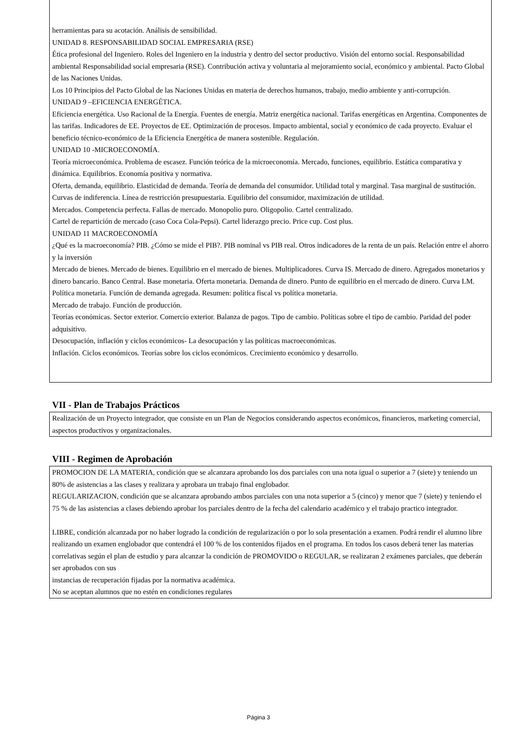herramientas para su acotación. Análisis de sensibilidad.
UNIDAD 8. RESPONSABILIDAD SOCIAL EMPRESARIA (RSE)
Ética profesional del Ingeniero. Roles del Ingeniero en la industria y dentro del sector productivo. Visión del entorno social. Responsabilidad ambiental Responsabilidad social empresaria (RSE). Contribución activa y voluntaria al mejoramiento social, económico y ambiental. Pacto Global de las Naciones Unidas.
Los 10 Principios del Pacto Global de las Naciones Unidas en materia de derechos humanos, trabajo, medio ambiente y anti-corrupción.
UNIDAD 9 –EFICIENCIA ENERGÉTICA.
Eficiencia energética. Uso Racional de la Energía. Fuentes de energía. Matriz energética nacional. Tarifas energéticas en Argentina. Componentes de las tarifas. Indicadores de EE. Proyectos de EE. Optimización de procesos. Impacto ambiental, social y económico de cada proyecto. Evaluar el beneficio técnico-económico de la Eficiencia Energética de manera sostenible. Regulación.
UNIDAD 10 -MICROECONOMÍA.
Teoría microeconómica. Problema de escasez. Función teórica de la microeconomía. Mercado, funciones, equilibrio. Estática comparativa y dinámica. Equilibrios. Economía positiva y normativa.
Oferta, demanda, equilibrio. Elasticidad de demanda. Teoría de demanda del consumidor. Utilidad total y marginal. Tasa marginal de sustitución. Curvas de indiferencia. Línea de restricción presupuestaria. Equilibrio del consumidor, maximización de utilidad.
Mercados. Competencia perfecta. Fallas de mercado. Monopolio puro. Oligopolio. Cartel centralizado.
Cartel de repartición de mercado (caso Coca Cola-Pepsi). Cartel liderazgo precio. Price cup. Cost plus.
UNIDAD 11 MACROECONOMÍA
¿Qué es la macroeconomía? PIB. ¿Cómo se mide el PIB?. PIB nominal vs PIB real. Otros indicadores de la renta de un país. Relación entre el ahorro y la inversión
Mercado de bienes. Mercado de bienes. Equilibrio en el mercado de bienes. Multiplicadores. Curva IS. Mercado de dinero. Agregados monetarios y dinero bancario. Banco Central. Base monetaria. Oferta monetaria. Demanda de dinero. Punto de equilibrio en el mercado de dinero. Curva LM. Política monetaria. Función de demanda agregada. Resumen: política fiscal vs política monetaria.
Mercado de trabajo. Función de producción.
Teorías económicas. Sector exterior. Comercio exterior. Balanza de pagos. Tipo de cambio. Políticas sobre el tipo de cambio. Paridad del poder adquisitivo.
Desocupación, inflación y ciclos económicos- La desocupación y las políticas macroeconómicas.
Inflación. Ciclos económicos. Teorías sobre los ciclos económicos. Crecimiento económico y desarrollo.
VII - Plan de Trabajos Prácticos
Realización de un Proyecto integrador, que consiste en un Plan de Negocios considerando aspectos económicos, financieros, marketing comercial, aspectos productivos y organizacionales.
VIII - Regimen de Aprobación
PROMOCION DE LA MATERIA, condición que se alcanzara aprobando los dos parciales con una nota igual o superior a 7 (siete) y teniendo un 80% de asistencias a las clases y realizara y aprobara un trabajo final englobador.
REGULARIZACION, condición que se alcanzara aprobando ambos parciales con una nota superior a 5 (cinco) y menor que 7 (siete) y teniendo el 75 % de las asistencias a clases debiendo aprobar los parciales dentro de la fecha del calendario académico y el trabajo practico integrador.
LIBRE, condición alcanzada por no haber logrado la condición de regularización o por lo sola presentación a examen. Podrá rendir el alumno libre realizando un examen englobador que contendrá el 100 % de los contenidos fijados en el programa. En todos los casos deberá tener las materias correlativas según el plan de estudio y para alcanzar la condición de PROMOVIDO o REGULAR, se realizaran 2 exámenes parciales, que deberán ser aprobados con sus
instancias de recuperación fijadas por la normativa académica.
No se aceptan alumnos que no estén en condiciones regulares
Página 3